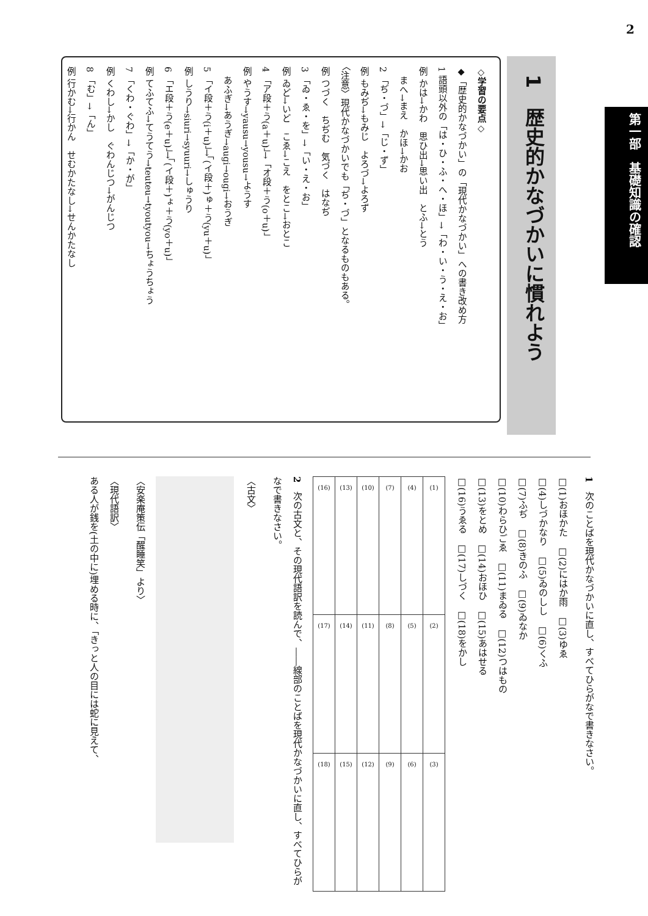2
第一部　基礎知識の確認
1　歴史的かなづかいに慣れよう
◇学習の要点◇
◆「歴史的かなづかい」の「現代かなづかい」への書き改め方
1 語頭以外の「は・ひ・ふ・へ・ほ」→「わ・い・う・え・お」
例 かは→かわ　思ひ出→思い出　とふ→とう
　まへ→まえ　かほ→かお
2 「ぢ・づ」→「じ・ず」
例 もみぢ→もみじ　よろづ→よろず
〈注意〉現代かなづかいでも「ぢ・づ」となるものもある。
例 つづく　ちぢむ　気づく　はなぢ
3 「ゐ・ゑ・を」→「い・え・お」
例 ゐど→いど　こゑ→こえ　をとこ→おとこ
4 「ア段＋う(a＋u)」→「オ段＋う(o＋u)」
例 やうす→yausu→yousu→ようす
　あふぎ→あうぎ→augi→ougi→おうぎ
5 「イ段＋う(i＋u)」→「(イ段＋)ゅ＋う(yu＋u)」
例 しうり→siuri→syuuri→しゅうり
6 「エ段＋う(e＋u)」→「(イ段＋)ょ＋う(yo＋u)」
例 てふてふ→てうてう→teuteu→tyoutyou→ちょうちょう
7 「くわ・ぐわ」→「か・が」
例 くわし→かし　ぐわんじつ→がんじつ
8 「む」→「ん」
例 行かむ→行かん　せむかたなし→せんかたなし
1　次のことばを現代かなづかいに直し、すべてひらがなで書きなさい。
□(1)おほかた　□(2)にはか雨　□(3)ゆゑ
□(4)しづかなり　□(5)ゐのしし　□(6)くふ
□(7)ふぢ　□(8)きのふ　□(9)ゐなか
□(10)わらひごゑ　□(11)まゐる　□(12)つはもの
□(13)をとめ　□(14)おほひ　□(15)あはせる
□(16)うゑる　□(17)しづく　□(18)をかし
| (16) | (13) | (10) | (7) | (4) | (1) |
| (17) | (14) | (11) | (8) | (5) | (2) |
| (18) | (15) | (12) | (9) | (6) | (3) |
2　次の古文と、その現代語訳を読んで、――線部のことばを現代かなづかいに直し、すべてひらがなで書きなさい。
〈古文〉
〈安楽庵策伝「醒睡笑」より〉
〈現代語訳〉
ある人が銭を(土の中に)埋める時に、「きっと人の目には蛇に見えて、